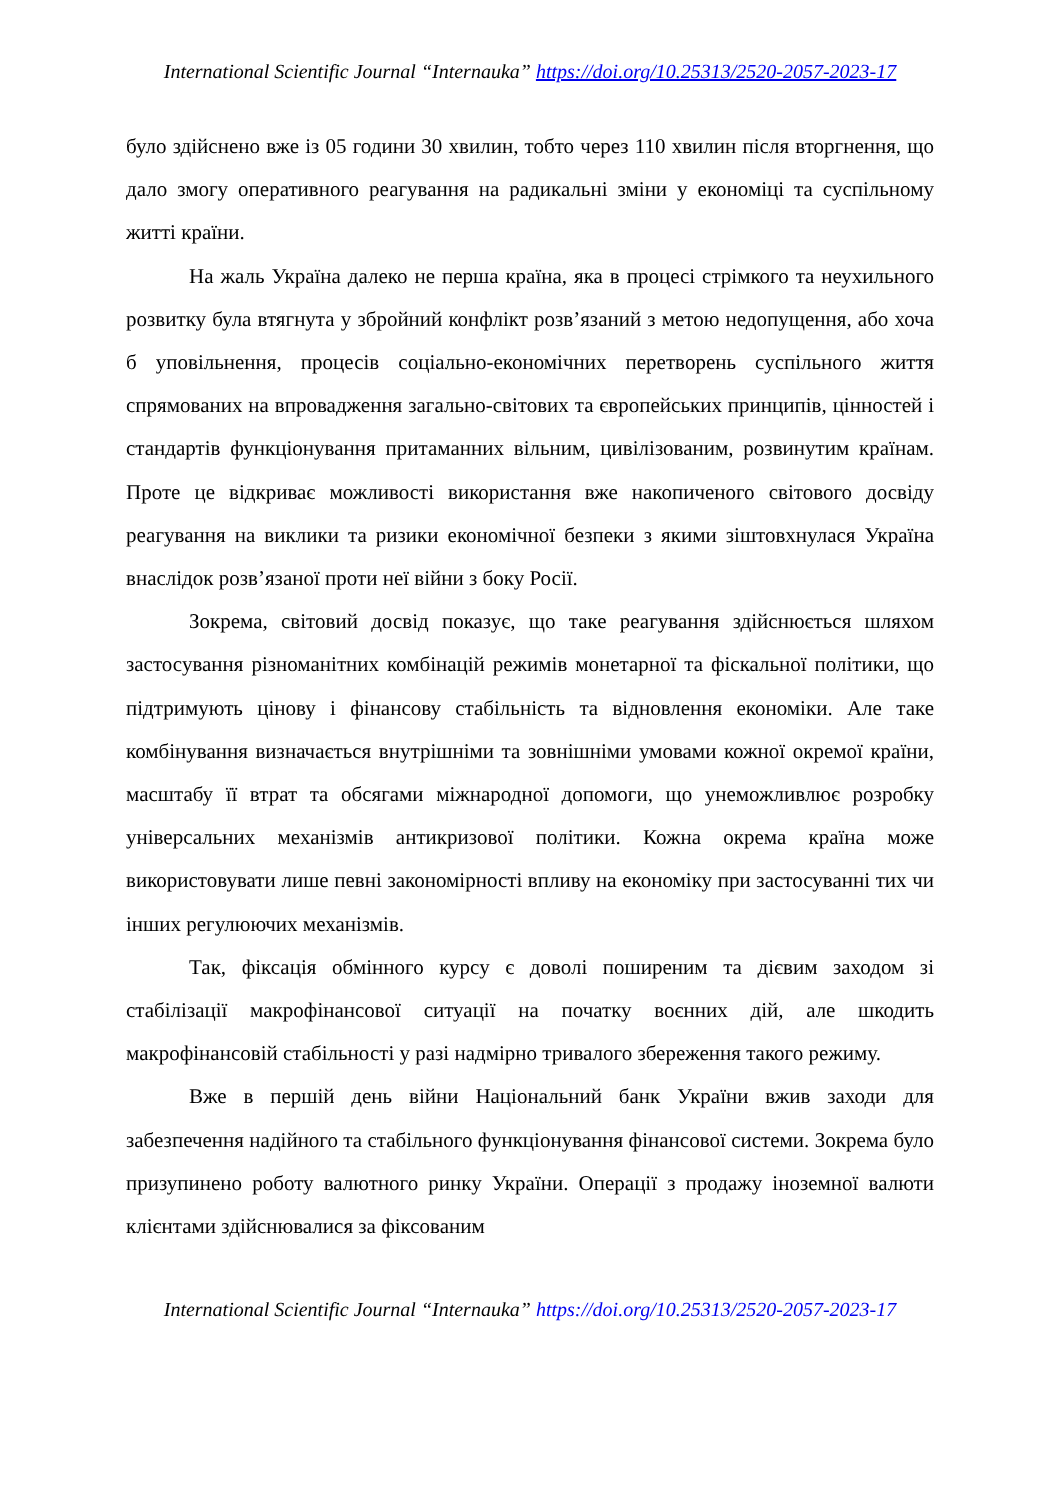International Scientific Journal “Internauka” https://doi.org/10.25313/2520-2057-2023-17
було здійснено вже із 05 години 30 хвилин, тобто через 110 хвилин після вторгнення, що дало змогу оперативного реагування на радикальні зміни у економіці та суспільному житті країни.
На жаль Україна далеко не перша країна, яка в процесі стрімкого та неухильного розвитку була втягнута у збройний конфлікт розв’язаний з метою недопущення, або хоча б уповільнення, процесів соціально-економічних перетворень суспільного життя спрямованих на впровадження загально-світових та європейських принципів, цінностей і стандартів функціонування притаманних вільним, цивілізованим, розвинутим країнам. Проте це відкриває можливості використання вже накопиченого світового досвіду реагування на виклики та ризики економічної безпеки з якими зіштовхнулася Україна внаслідок розв’язаної проти неї війни з боку Росії.
Зокрема, світовий досвід показує, що таке реагування здійснюється шляхом застосування різноманітних комбінацій режимів монетарної та фіскальної політики, що підтримують цінову і фінансову стабільність та відновлення економіки. Але таке комбінування визначається внутрішніми та зовнішніми умовами кожної окремої країни, масштабу її втрат та обсягами міжнародної допомоги, що унеможливлює розробку універсальних механізмів антикризової політики. Кожна окрема країна може використовувати лише певні закономірності впливу на економіку при застосуванні тих чи інших регулюючих механізмів.
Так, фіксація обмінного курсу є доволі поширеним та дієвим заходом зі стабілізації макрофінансової ситуації на початку воєнних дій, але шкодить макрофінансовій стабільності у разі надмірно тривалого збереження такого режиму.
Вже в першій день війни Національний банк України вжив заходи для забезпечення надійного та стабільного функціонування фінансової системи. Зокрема було призупинено роботу валютного ринку України. Операції з продажу іноземної валюти клієнтами здійснювалися за фіксованим
International Scientific Journal “Internauka” https://doi.org/10.25313/2520-2057-2023-17